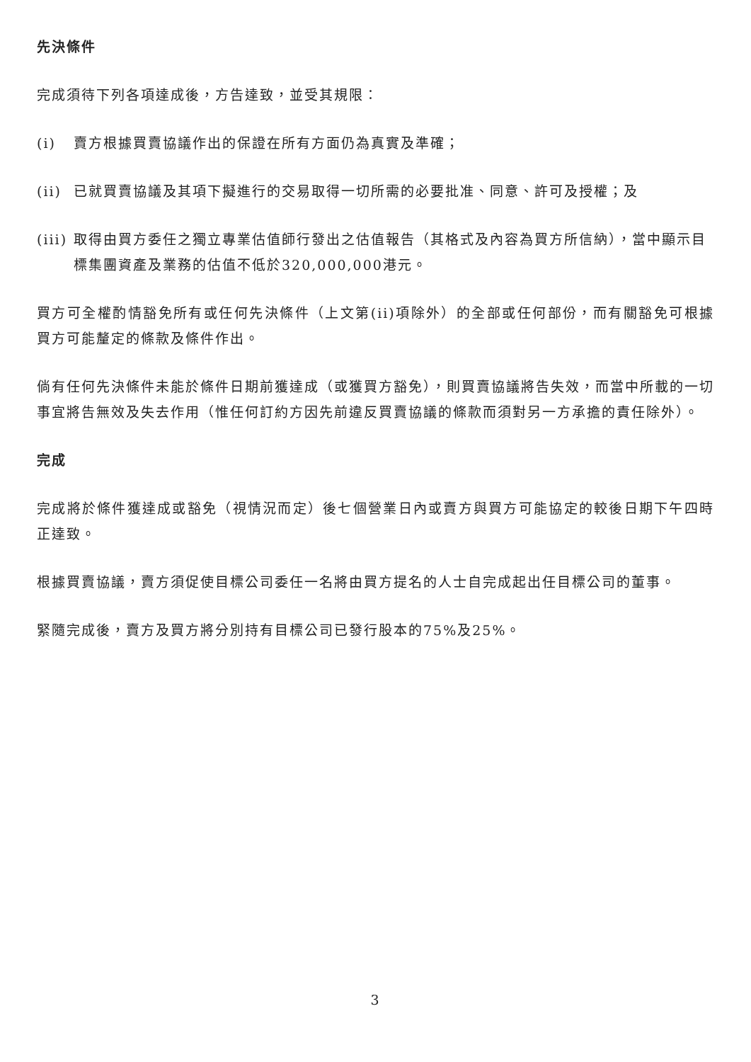先決條件
完成須待下列各項達成後，方告達致，並受其規限：
(i) 賣方根據買賣協議作出的保證在所有方面仍為真實及準確；
(ii) 已就買賣協議及其項下擬進行的交易取得一切所需的必要批准、同意、許可及授權；及
(iii) 取得由買方委任之獨立專業估值師行發出之估值報告（其格式及內容為買方所信納），當中顯示目標集團資產及業務的估值不低於320,000,000港元。
買方可全權酌情豁免所有或任何先決條件（上文第(ii)項除外）的全部或任何部份，而有關豁免可根據買方可能釐定的條款及條件作出。
倘有任何先決條件未能於條件日期前獲達成（或獲買方豁免），則買賣協議將告失效，而當中所載的一切事宜將告無效及失去作用（惟任何訂約方因先前違反買賣協議的條款而須對另一方承擔的責任除外）。
完成
完成將於條件獲達成或豁免（視情況而定）後七個營業日內或賣方與買方可能協定的較後日期下午四時正達致。
根據買賣協議，賣方須促使目標公司委任一名將由買方提名的人士自完成起出任目標公司的董事。
緊隨完成後，賣方及買方將分別持有目標公司已發行股本的75%及25%。
3